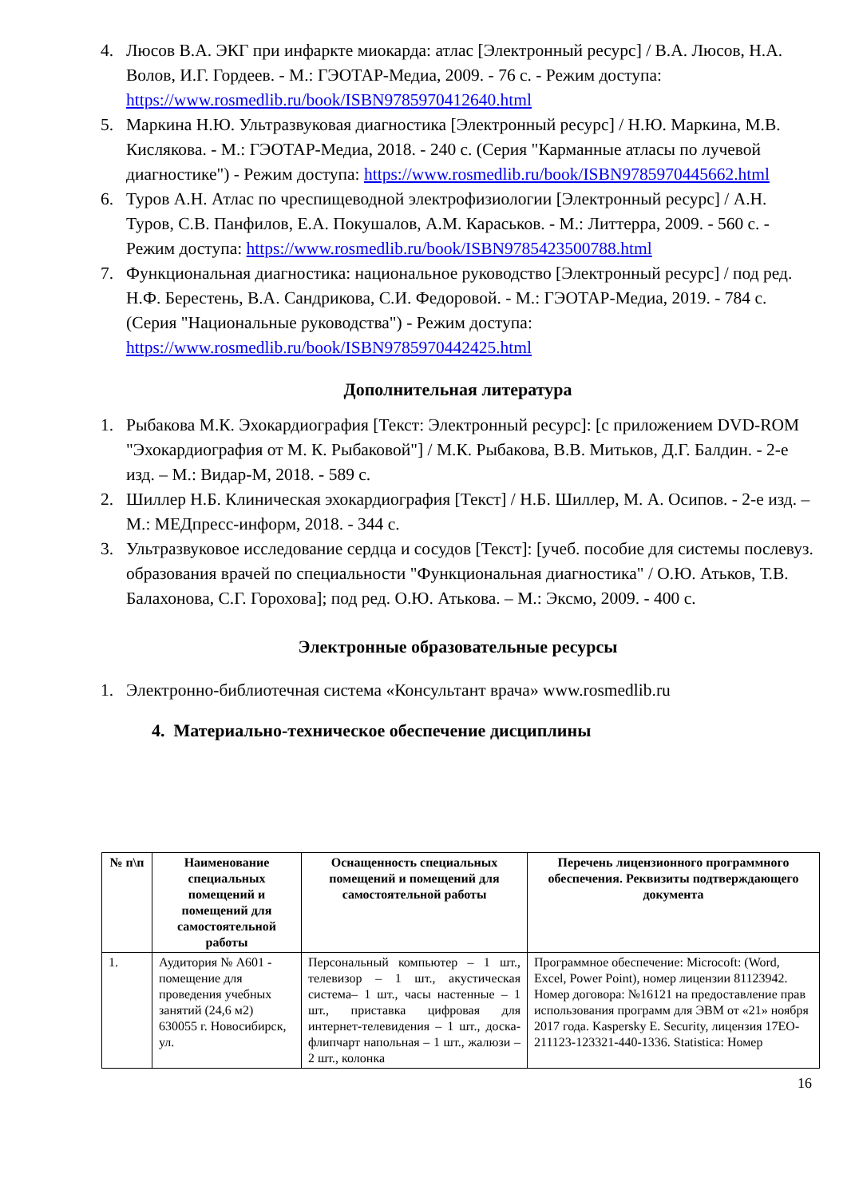4. Люсов В.А. ЭКГ при инфаркте миокарда: атлас [Электронный ресурс] / В.А. Люсов, Н.А. Волов, И.Г. Гордеев. - М.: ГЭОТАР-Медиа, 2009. - 76 с. - Режим доступа: https://www.rosmedlib.ru/book/ISBN9785970412640.html
5. Маркина Н.Ю. Ультразвуковая диагностика [Электронный ресурс] / Н.Ю. Маркина, М.В. Кислякова. - М.: ГЭОТАР-Медиа, 2018. - 240 с. (Серия "Карманные атласы по лучевой диагностике") - Режим доступа: https://www.rosmedlib.ru/book/ISBN9785970445662.html
6. Туров А.Н. Атлас по чреспищеводной электрофизиологии [Электронный ресурс] / А.Н. Туров, С.В. Панфилов, Е.А. Покушалов, А.М. Караськов. - М.: Литтерра, 2009. - 560 с. - Режим доступа: https://www.rosmedlib.ru/book/ISBN9785423500788.html
7. Функциональная диагностика: национальное руководство [Электронный ресурс] / под ред. Н.Ф. Берестень, В.А. Сандрикова, С.И. Федоровой. - М.: ГЭОТАР-Медиа, 2019. - 784 с. (Серия "Национальные руководства") - Режим доступа: https://www.rosmedlib.ru/book/ISBN9785970442425.html
Дополнительная литература
1. Рыбакова М.К. Эхокардиография [Текст: Электронный ресурс]: [с приложением DVD-ROM "Эхокардиография от М. К. Рыбаковой"] / М.К. Рыбакова, В.В. Митьков, Д.Г. Балдин. - 2-е изд. – М.: Видар-М, 2018. - 589 с.
2. Шиллер Н.Б. Клиническая эхокардиография [Текст] / Н.Б. Шиллер, М. А. Осипов. - 2-е изд. – М.: МЕДпресс-информ, 2018. - 344 с.
3. Ультразвуковое исследование сердца и сосудов [Текст]: [учеб. пособие для системы послевуз. образования врачей по специальности "Функциональная диагностика" / О.Ю. Атьков, Т.В. Балахонова, С.Г. Горохова]; под ред. О.Ю. Атькова. – М.: Эксмо, 2009. - 400 с.
Электронные образовательные ресурсы
1. Электронно-библиотечная система «Консультант врача» www.rosmedlib.ru
4. Материально-техническое обеспечение дисциплины
| № п\п | Наименование специальных помещений и помещений для самостоятельной работы | Оснащенность специальных помещений и помещений для самостоятельной работы | Перечень лицензионного программного обеспечения. Реквизиты подтверждающего документа |
| --- | --- | --- | --- |
| 1. | Аудитория № А601 - помещение для проведения учебных занятий (24,6 м2) 630055 г. Новосибирск, ул. | Персональный компьютер – 1 шт., телевизор – 1 шт., акустическая система– 1 шт., часы настенные – 1 шт., приставка цифровая для интернет-телевидения – 1 шт., доска-флипчарт напольная – 1 шт., жалюзи – 2 шт., колонка | Программное обеспечение: Microcoft: (Word, Excel, Power Point), номер лицензии 81123942. Номер договора: №16121 на предоставление прав использования программ для ЭВМ от «21» ноября 2017 года. Kaspersky E. Security, лицензия 17EO-211123-123321-440-1336. Statistica: Номер |
16